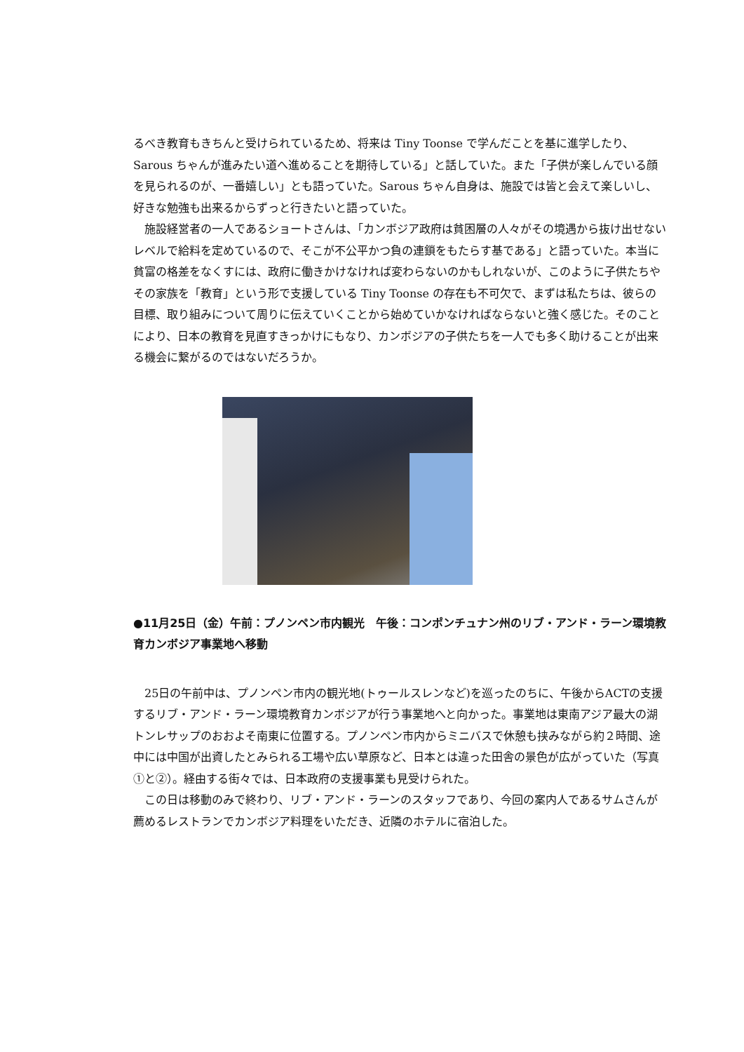るべき教育もきちんと受けられているため、将来は Tiny Toonse で学んだことを基に進学したり、Sarous ちゃんが進みたい道へ進めることを期待している」と話していた。また「子供が楽しんでいる顔を見られるのが、一番嬉しい」とも語っていた。Sarous ちゃん自身は、施設では皆と会えて楽しいし、好きな勉強も出来るからずっと行きたいと語っていた。
　施設経営者の一人であるショートさんは、「カンボジア政府は貧困層の人々がその境遇から抜け出せないレベルで給料を定めているので、そこが不公平かつ負の連鎖をもたらす基である」と語っていた。本当に貧富の格差をなくすには、政府に働きかけなければ変わらないのかもしれないが、このように子供たちやその家族を「教育」という形で支援している Tiny Toonse の存在も不可欠で、まずは私たちは、彼らの目標、取り組みについて周りに伝えていくことから始めていかなければならないと強く感じた。そのことにより、日本の教育を見直すきっかけにもなり、カンボジアの子供たちを一人でも多く助けることが出来る機会に繋がるのではないだろうか。
●11月25日（金）午前：プノンペン市内観光　午後：コンポンチュナン州のリブ・アンド・ラーン環境教育カンボジア事業地へ移動
　25日の午前中は、プノンペン市内の観光地(トゥールスレンなど)を巡ったのちに、午後からACTの支援するリブ・アンド・ラーン環境教育カンボジアが行う事業地へと向かった。事業地は東南アジア最大の湖トンレサップのおおよそ南東に位置する。プノンペン市内からミニバスで休憩も挟みながら約２時間、途中には中国が出資したとみられる工場や広い草原など、日本とは違った田舎の景色が広がっていた（写真①と②）。経由する街々では、日本政府の支援事業も見受けられた。
　この日は移動のみで終わり、リブ・アンド・ラーンのスタッフであり、今回の案内人であるサムさんが薦めるレストランでカンボジア料理をいただき、近隣のホテルに宿泊した。